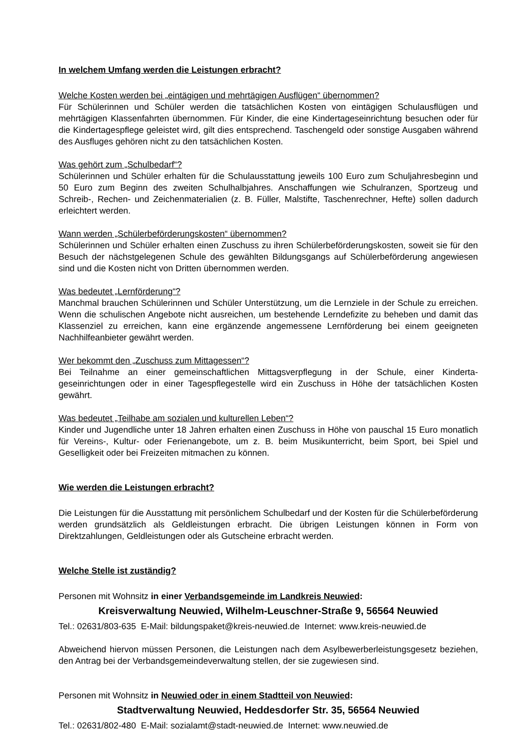In welchem Umfang werden die Leistungen erbracht?
Welche Kosten werden bei „eintägigen und mehrtägigen Ausflügen“ übernommen?
Für Schülerinnen und Schüler werden die tatsächlichen Kosten von eintägigen Schulausflügen und mehrtägigen Klassenfahrten übernommen. Für Kinder, die eine Kindertageseinrichtung besuchen oder für die Kindertagespflege geleistet wird, gilt dies entsprechend. Taschengeld oder sonstige Ausgaben während des Ausfluges gehören nicht zu den tatsächlichen Kosten.
Was gehört zum „Schulbedarf“?
Schülerinnen und Schüler erhalten für die Schulausstattung jeweils 100 Euro zum Schuljahres­beginn und 50 Euro zum Beginn des zweiten Schulhalbjahres. Anschaffungen wie Schulranzen, Sportzeug und Schreib-, Rechen- und Zeichenmaterialien (z. B. Füller, Malstifte, Taschenrech­ner, Hefte) sollen dadurch erleichtert werden.
Wann werden „Schülerbeförderungskosten“ übernommen?
Schülerinnen und Schüler erhalten einen Zuschuss zu ihren Schülerbeförderungskosten, soweit sie für den Besuch der nächstgelegenen Schule des gewählten Bildungsgangs auf Schülerbe­förderung angewiesen sind und die Kosten nicht von Dritten übernommen werden.
Was bedeutet „Lernförderung“?
Manchmal brauchen Schülerinnen und Schüler Unterstützung, um die Lernziele in der Schule zu erreichen. Wenn die schulischen Angebote nicht ausreichen, um bestehende Lerndefizite zu beheben und damit das Klassenziel zu erreichen, kann eine ergänzende angemessene Lern­förderung bei einem geeigneten Nachhilfeanbieter gewährt werden.
Wer bekommt den „Zuschuss zum Mittagessen“?
Bei Teilnahme an einer gemeinschaftlichen Mittagsverpflegung in der Schule, einer Kinderta­geseinrichtungen oder in einer Tagespflegestelle wird ein Zuschuss in Höhe der tatsächlichen Kosten gewährt.
Was bedeutet „Teilhabe am sozialen und kulturellen Leben“?
Kinder und Jugendliche unter 18 Jahren erhalten einen Zuschuss in Höhe von pauschal 15 Eu­ro monatlich für Vereins-, Kultur- oder Ferienangebote, um z. B. beim Musikunterricht, beim Sport, bei Spiel und Geselligkeit oder bei Freizeiten mitmachen zu können.
Wie werden die Leistungen erbracht?
Die Leistungen für die Ausstattung mit persönlichem Schulbedarf und der Kosten für die Schü­lerbeförderung werden grundsätzlich als Geldleistungen erbracht. Die übrigen Leistungen kön­nen in Form von Direktzahlungen, Geldleistungen oder als Gutscheine erbracht werden.
Welche Stelle ist zuständig?
Personen mit Wohnsitz in einer Verbandsgemeinde im Landkreis Neuwied:
Kreisverwaltung Neuwied, Wilhelm-Leuschner-Straße 9, 56564 Neuwied
Tel.: 02631/803-635 E-Mail: bildungspaket@kreis-neuwied.de Internet: www.kreis-neuwied.de
Abweichend hiervon müssen Personen, die Leistungen nach dem Asylbewerberleistungsgesetz beziehen, den Antrag bei der Verbandsgemeindeverwaltung stellen, der sie zugewiesen sind.
Personen mit Wohnsitz in Neuwied oder in einem Stadtteil von Neuwied:
Stadtverwaltung Neuwied, Heddesdorfer Str. 35, 56564 Neuwied
Tel.: 02631/802-480 E-Mail: sozialamt@stadt-neuwied.de Internet: www.neuwied.de